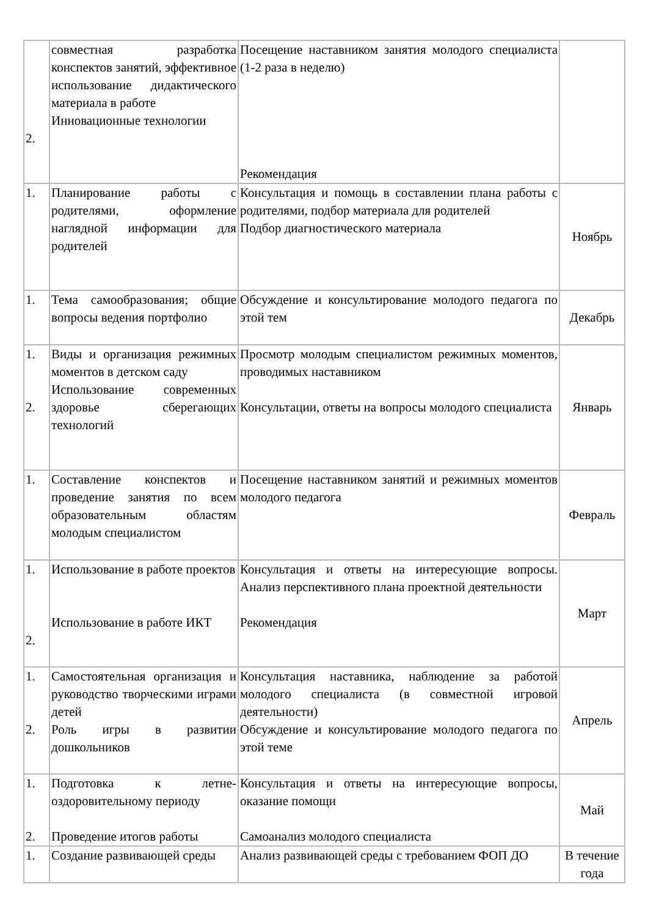| 2. | совместная разработка конспектов занятий, эффективное использование дидактического материала в работе Инновационные технологии | Посещение наставником занятия молодого специалиста (1-2 раза в неделю) Рекомендация | |
| 1. | Планирование работы с родителями, оформление наглядной информации для родителей | Консультация и помощь в составлении плана работы с родителями, подбор материала для родителей Подбор диагностического материала | Ноябрь |
| 1. | Тема самообразования; общие вопросы ведения портфолио | Обсуждение и консультирование молодого педагога по этой тем | Декабрь |
| 1. 2. | Виды и организация режимных моментов в детском саду Использование современных здоровье сберегающих технологий | Просмотр молодым специалистом режимных моментов, проводимых наставником Консультации, ответы на вопросы молодого специалиста | Январь |
| 1. | Составление конспектов и проведение занятия по всем образовательным областям молодым специалистом | Посещение наставником занятий и режимных моментов молодого педагога | Февраль |
| 1. 2. | Использование в работе проектов Использование в работе ИКТ | Консультация и ответы на интересующие вопросы. Анализ перспективного плана проектной деятельности Рекомендация | Март |
| 1. 2. | Самостоятельная организация и руководство творческими играми детей Роль игры в развитии дошкольников | Консультация наставника, наблюдение за работой молодого специалиста (в совместной игровой деятельности) Обсуждение и консультирование молодого педагога по этой теме | Апрель |
| 1. 2. | Подготовка к летне-оздоровительному периоду Проведение итогов работы | Консультация и ответы на интересующие вопросы, оказание помощи Самоанализ молодого специалиста | Май |
| 1. | Создание развивающей среды | Анализ развивающей среды с требованием ФОП ДО | В течение года |